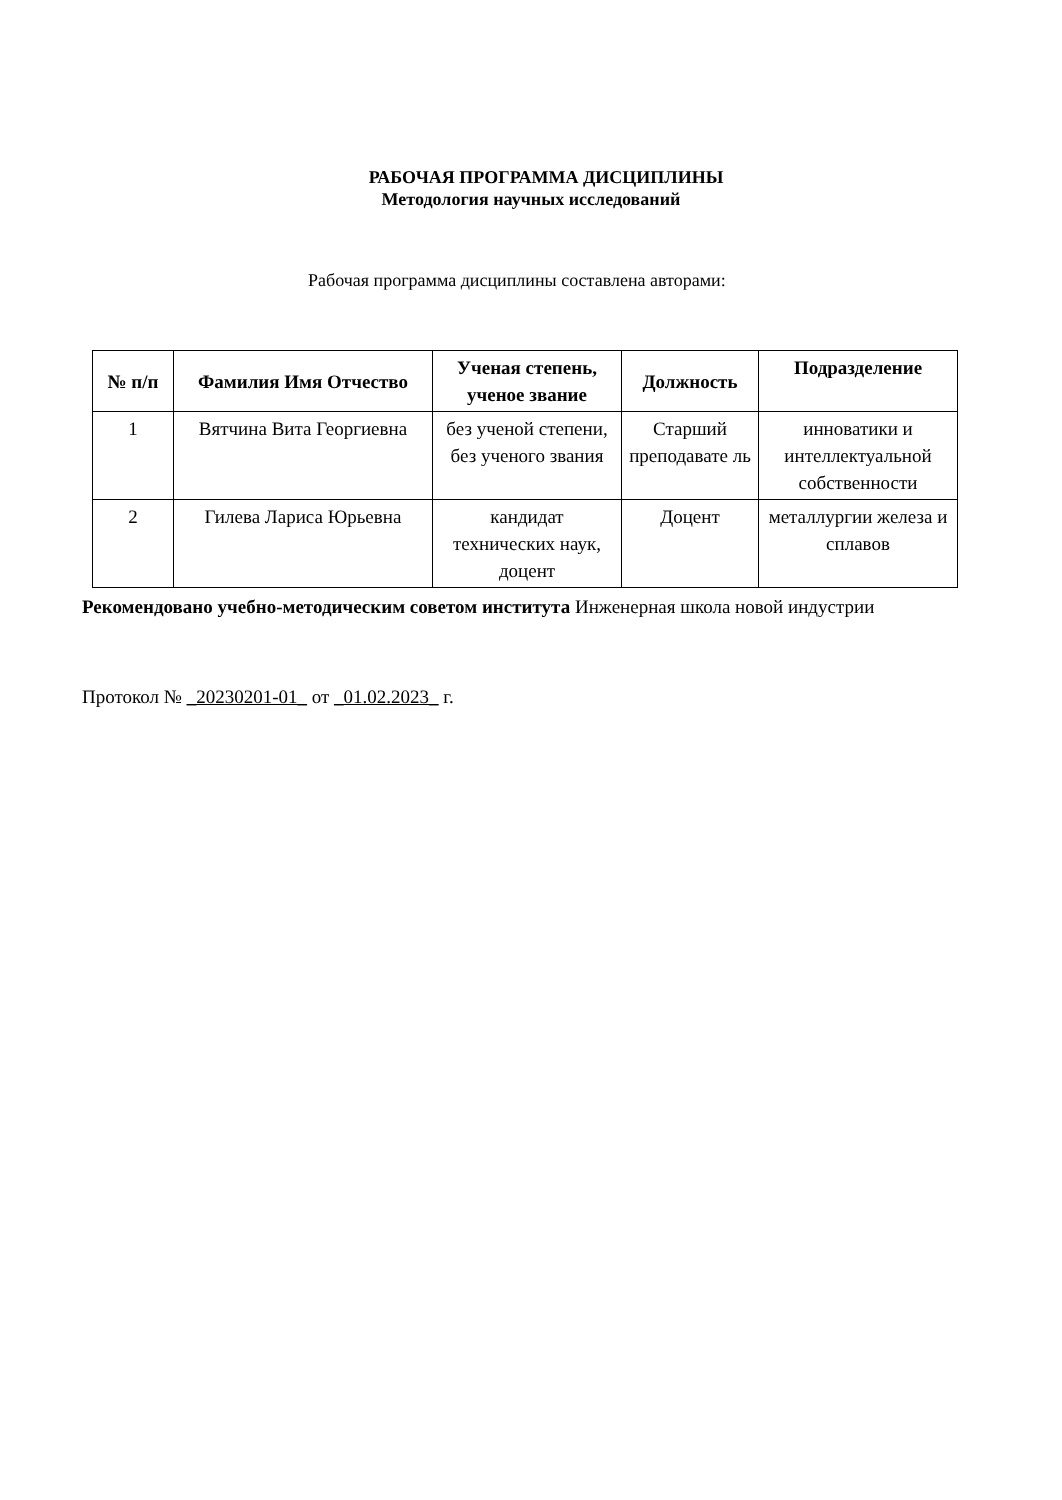РАБОЧАЯ ПРОГРАММА ДИСЦИПЛИНЫ
Методология научных исследований
Рабочая программа дисциплины составлена авторами:
| № п/п | Фамилия Имя Отчество | Ученая степень, ученое звание | Должность | Подразделение |
| --- | --- | --- | --- | --- |
| 1 | Вятчина Вита Георгиевна | без ученой степени, без ученого звания | Старший преподавате ль | инноватики и интеллектуальной собственности |
| 2 | Гилева Лариса Юрьевна | кандидат технических наук, доцент | Доцент | металлургии железа и сплавов |
Рекомендовано учебно-методическим советом института Инженерная школа новой индустрии
Протокол № _20230201-01_ от _01.02.2023_ г.